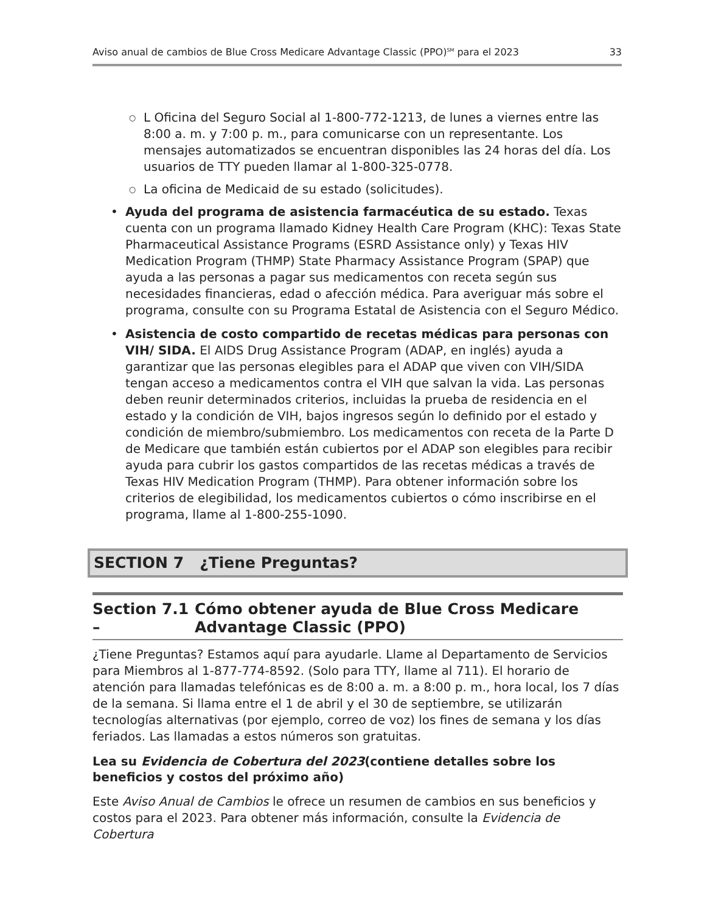Aviso anual de cambios de Blue Cross Medicare Advantage Classic (PPO)<sup>SM</sup> para el 2023 33
○ L Oficina del Seguro Social al 1-800-772-1213, de lunes a viernes entre las 8:00 a. m. y 7:00 p. m., para comunicarse con un representante. Los mensajes automatizados se encuentran disponibles las 24 horas del día. Los usuarios de TTY pueden llamar al 1-800-325-0778.
○ La oficina de Medicaid de su estado (solicitudes).
• Ayuda del programa de asistencia farmacéutica de su estado. Texas cuenta con un programa llamado Kidney Health Care Program (KHC): Texas State Pharmaceutical Assistance Programs (ESRD Assistance only) y Texas HIV Medication Program (THMP) State Pharmacy Assistance Program (SPAP) que ayuda a las personas a pagar sus medicamentos con receta según sus necesidades financieras, edad o afección médica. Para averiguar más sobre el programa, consulte con su Programa Estatal de Asistencia con el Seguro Médico.
• Asistencia de costo compartido de recetas médicas para personas con VIH/ SIDA. El AIDS Drug Assistance Program (ADAP, en inglés) ayuda a garantizar que las personas elegibles para el ADAP que viven con VIH/SIDA tengan acceso a medicamentos contra el VIH que salvan la vida. Las personas deben reunir determinados criterios, incluidas la prueba de residencia en el estado y la condición de VIH, bajos ingresos según lo definido por el estado y condición de miembro/submiembro. Los medicamentos con receta de la Parte D de Medicare que también están cubiertos por el ADAP son elegibles para recibir ayuda para cubrir los gastos compartidos de las recetas médicas a través de Texas HIV Medication Program (THMP). Para obtener información sobre los criterios de elegibilidad, los medicamentos cubiertos o cómo inscribirse en el programa, llame al 1-800-255-1090.
SECTION 7 ¿Tiene Preguntas?
Section 7.1 – Cómo obtener ayuda de Blue Cross Medicare Advantage Classic (PPO)
¿Tiene Preguntas? Estamos aquí para ayudarle. Llame al Departamento de Servicios para Miembros al 1-877-774-8592. (Solo para TTY, llame al 711). El horario de atención para llamadas telefónicas es de 8:00 a. m. a 8:00 p. m., hora local, los 7 días de la semana. Si llama entre el 1 de abril y el 30 de septiembre, se utilizarán tecnologías alternativas (por ejemplo, correo de voz) los fines de semana y los días feriados. Las llamadas a estos números son gratuitas.
Lea su Evidencia de Cobertura del 2023(contiene detalles sobre los beneficios y costos del próximo año)
Este Aviso Anual de Cambios le ofrece un resumen de cambios en sus beneficios y costos para el 2023. Para obtener más información, consulte la Evidencia de Cobertura